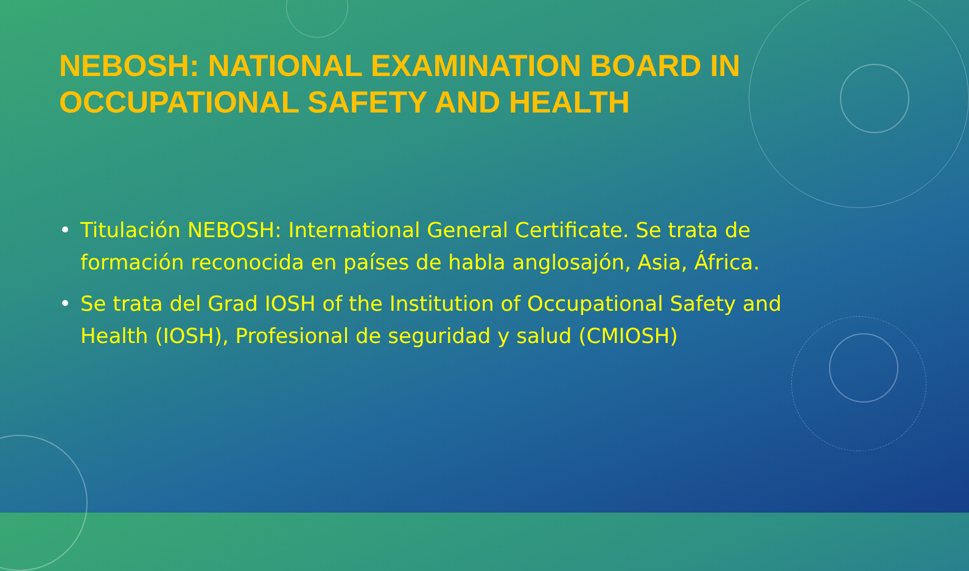NEBOSH: NATIONAL EXAMINATION BOARD IN OCCUPATIONAL SAFETY AND HEALTH
• Titulación NEBOSH: International General Certificate. Se trata de formación reconocida en países de habla anglosajón, Asia, África.
• Se trata del Grad IOSH of the Institution of Occupational Safety and Health (IOSH), Profesional de seguridad y salud (CMIOSH)